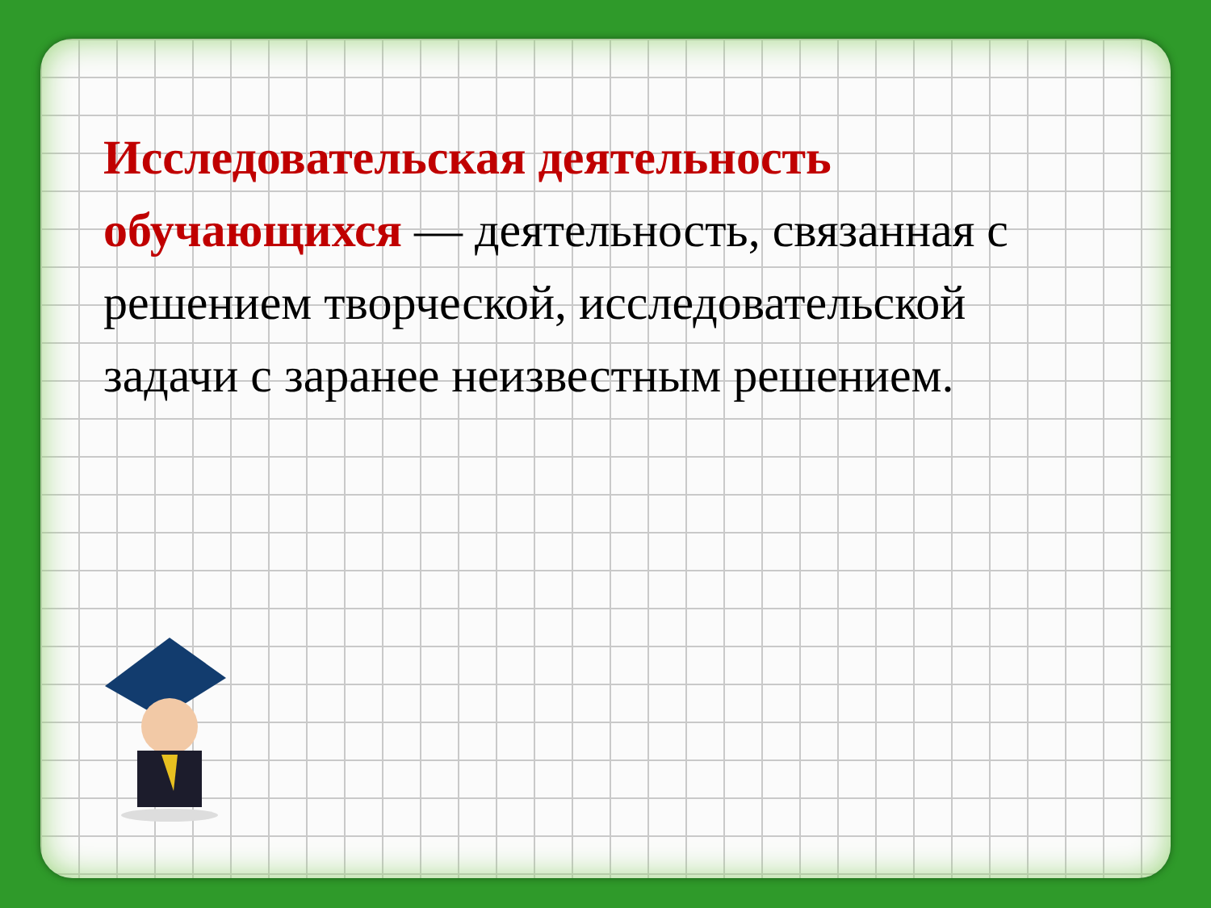Исследовательская деятельность обучающихся — деятельность, связанная с решением творческой, исследовательской задачи с заранее неизвестным решением.